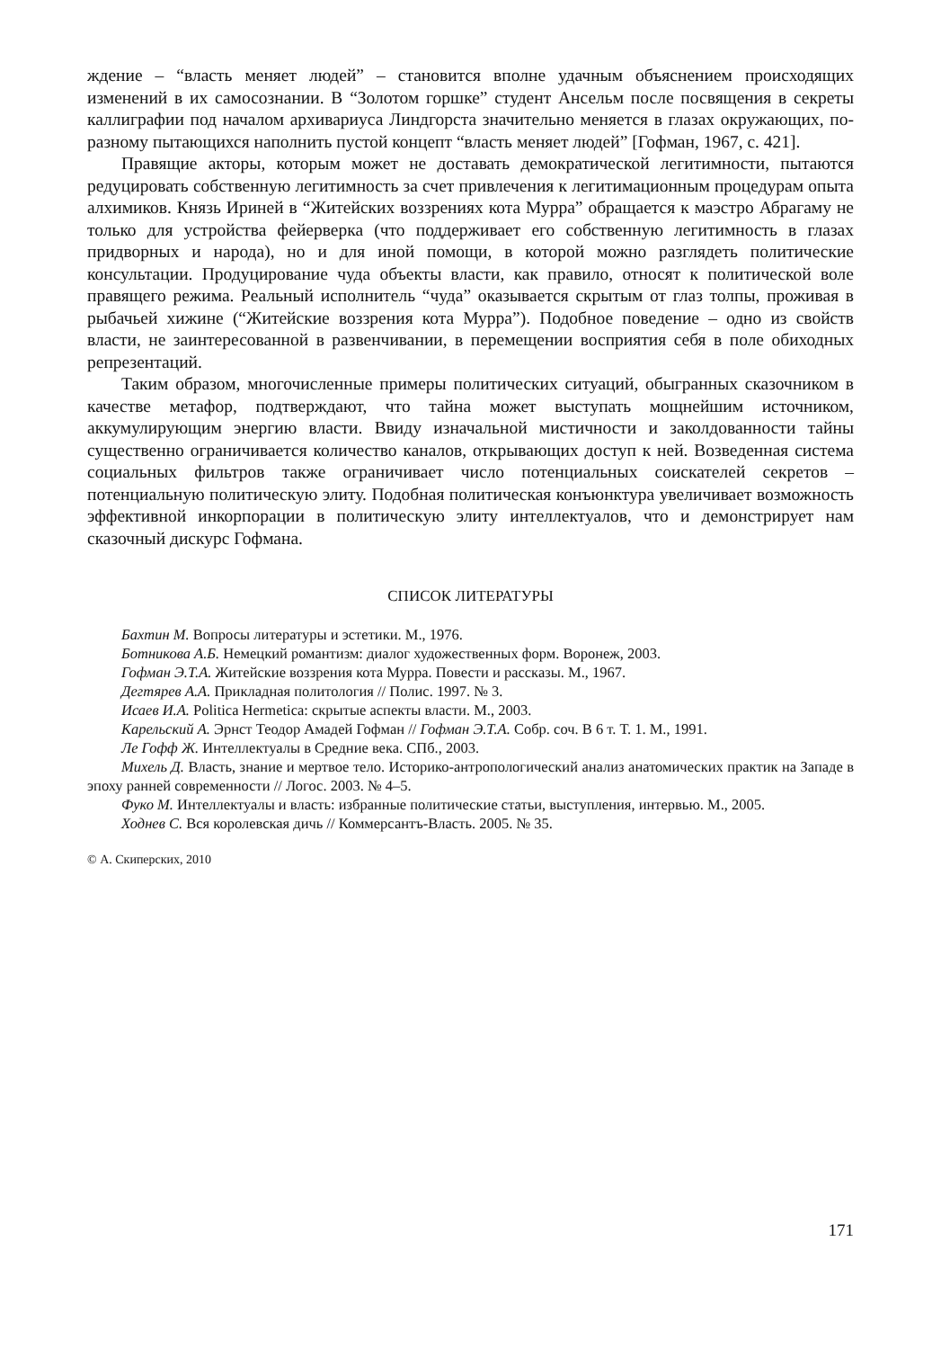ждение – “власть меняет людей” – становится вполне удачным объяснением происходящих изменений в их самосознании. В “Золотом горшке” студент Ансельм после посвящения в секреты каллиграфии под началом архивариуса Линдгорста значительно меняется в глазах окружающих, по-разному пытающихся наполнить пустой концепт “власть меняет людей” [Гофман, 1967, с. 421].
Правящие акторы, которым может не доставать демократической легитимности, пытаются редуцировать собственную легитимность за счет привлечения к легитимационным процедурам опыта алхимиков. Князь Ириней в “Житейских воззрениях кота Мурра” обращается к маэстро Абрагаму не только для устройства фейерверка (что поддерживает его собственную легитимность в глазах придворных и народа), но и для иной помощи, в которой можно разглядеть политические консультации. Продуцирование чуда объекты власти, как правило, относят к политической воле правящего режима. Реальный исполнитель “чуда” оказывается скрытым от глаз толпы, проживая в рыбачьей хижине (“Житейские воззрения кота Мурра”). Подобное поведение – одно из свойств власти, не заинтересованной в развенчивании, в перемещении восприятия себя в поле обиходных репрезентаций.
Таким образом, многочисленные примеры политических ситуаций, обыгранных сказочником в качестве метафор, подтверждают, что тайна может выступать мощнейшим источником, аккумулирующим энергию власти. Ввиду изначальной мистичности и заколдованности тайны существенно ограничивается количество каналов, открывающих доступ к ней. Возведенная система социальных фильтров также ограничивает число потенциальных соискателей секретов – потенциальную политическую элиту. Подобная политическая конъюнктура увеличивает возможность эффективной инкорпорации в политическую элиту интеллектуалов, что и демонстрирует нам сказочный дискурс Гофмана.
СПИСОК ЛИТЕРАТУРЫ
Бахтин М. Вопросы литературы и эстетики. М., 1976.
Ботникова А.Б. Немецкий романтизм: диалог художественных форм. Воронеж, 2003.
Гофман Э.Т.А. Житейские воззрения кота Мурра. Повести и рассказы. М., 1967.
Дегтярев А.А. Прикладная политология // Полис. 1997. № 3.
Исаев И.А. Politica Hermetica: скрытые аспекты власти. М., 2003.
Карельский А. Эрнст Теодор Амадей Гофман // Гофман Э.Т.А. Собр. соч. В 6 т. Т. 1. М., 1991.
Ле Гофф Ж. Интеллектуалы в Средние века. СПб., 2003.
Михель Д. Власть, знание и мертвое тело. Историко-антропологический анализ анатомических практик на Западе в эпоху ранней современности // Логос. 2003. № 4–5.
Фуко М. Интеллектуалы и власть: избранные политические статьи, выступления, интервью. М., 2005.
Ходнев С. Вся королевская дичь // Коммерсантъ-Власть. 2005. № 35.
© А. Скиперских, 2010
171